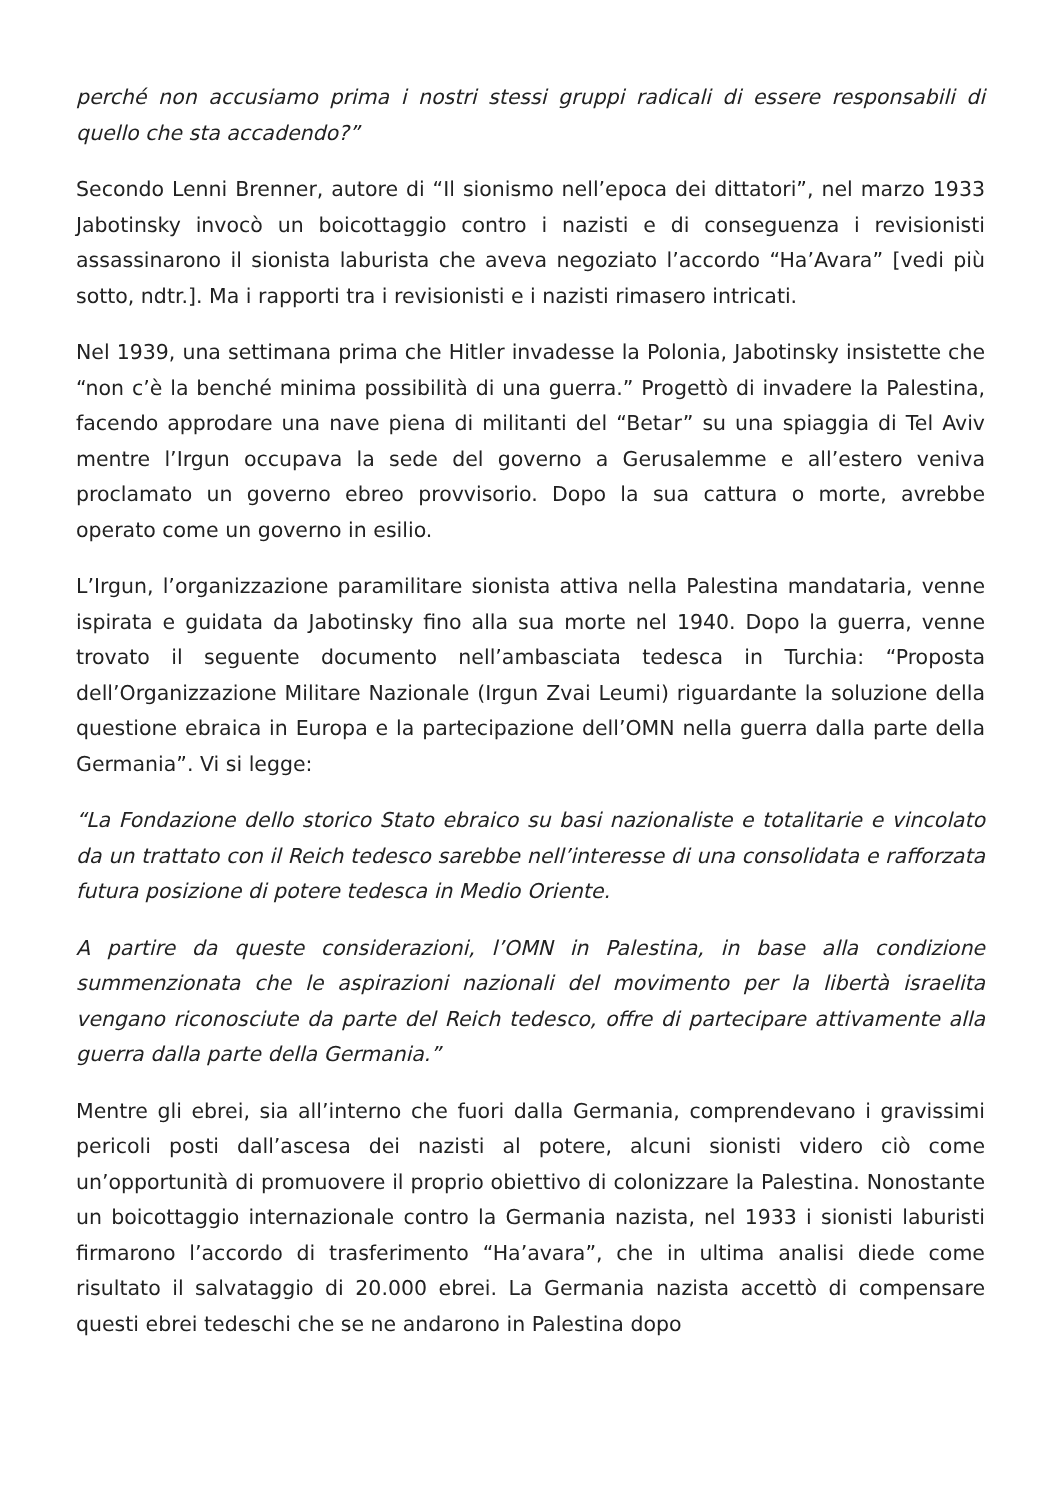perché non accusiamo prima i nostri stessi gruppi radicali di essere responsabili di quello che sta accadendo?”
Secondo Lenni Brenner, autore di “Il sionismo nell’epoca dei dittatori”, nel marzo 1933 Jabotinsky invocò un boicottaggio contro i nazisti e di conseguenza i revisionisti assassinarono il sionista laburista che aveva negoziato l’accordo “Ha’Avara” [vedi più sotto, ndtr.]. Ma i rapporti tra i revisionisti e i nazisti rimasero intricati.
Nel 1939, una settimana prima che Hitler invadesse la Polonia, Jabotinsky insistette che “non c’è la benché minima possibilità di una guerra.” Progettò di invadere la Palestina, facendo approdare una nave piena di militanti del “Betar” su una spiaggia di Tel Aviv mentre l’Irgun occupava la sede del governo a Gerusalemme e all’estero veniva proclamato un governo ebreo provvisorio. Dopo la sua cattura o morte, avrebbe operato come un governo in esilio.
L’Irgun, l’organizzazione paramilitare sionista attiva nella Palestina mandataria, venne ispirata e guidata da Jabotinsky fino alla sua morte nel 1940. Dopo la guerra, venne trovato il seguente documento nell’ambasciata tedesca in Turchia: “Proposta dell’Organizzazione Militare Nazionale (Irgun Zvai Leumi) riguardante la soluzione della questione ebraica in Europa e la partecipazione dell’OMN nella guerra dalla parte della Germania”. Vi si legge:
“La Fondazione dello storico Stato ebraico su basi nazionaliste e totalitarie e vincolato da un trattato con il Reich tedesco sarebbe nell’interesse di una consolidata e rafforzata futura posizione di potere tedesca in Medio Oriente.
A partire da queste considerazioni, l’OMN in Palestina, in base alla condizione summenzionata che le aspirazioni nazionali del movimento per la libertà israelita vengano riconosciute da parte del Reich tedesco, offre di partecipare attivamente alla guerra dalla parte della Germania.”
Mentre gli ebrei, sia all’interno che fuori dalla Germania, comprendevano i gravissimi pericoli posti dall’ascesa dei nazisti al potere, alcuni sionisti videro ciò come un’opportunità di promuovere il proprio obiettivo di colonizzare la Palestina. Nonostante un boicottaggio internazionale contro la Germania nazista, nel 1933 i sionisti laburisti firmarono l’accordo di trasferimento “Ha’avara”, che in ultima analisi diede come risultato il salvataggio di 20.000 ebrei. La Germania nazista accettò di compensare questi ebrei tedeschi che se ne andarono in Palestina dopo